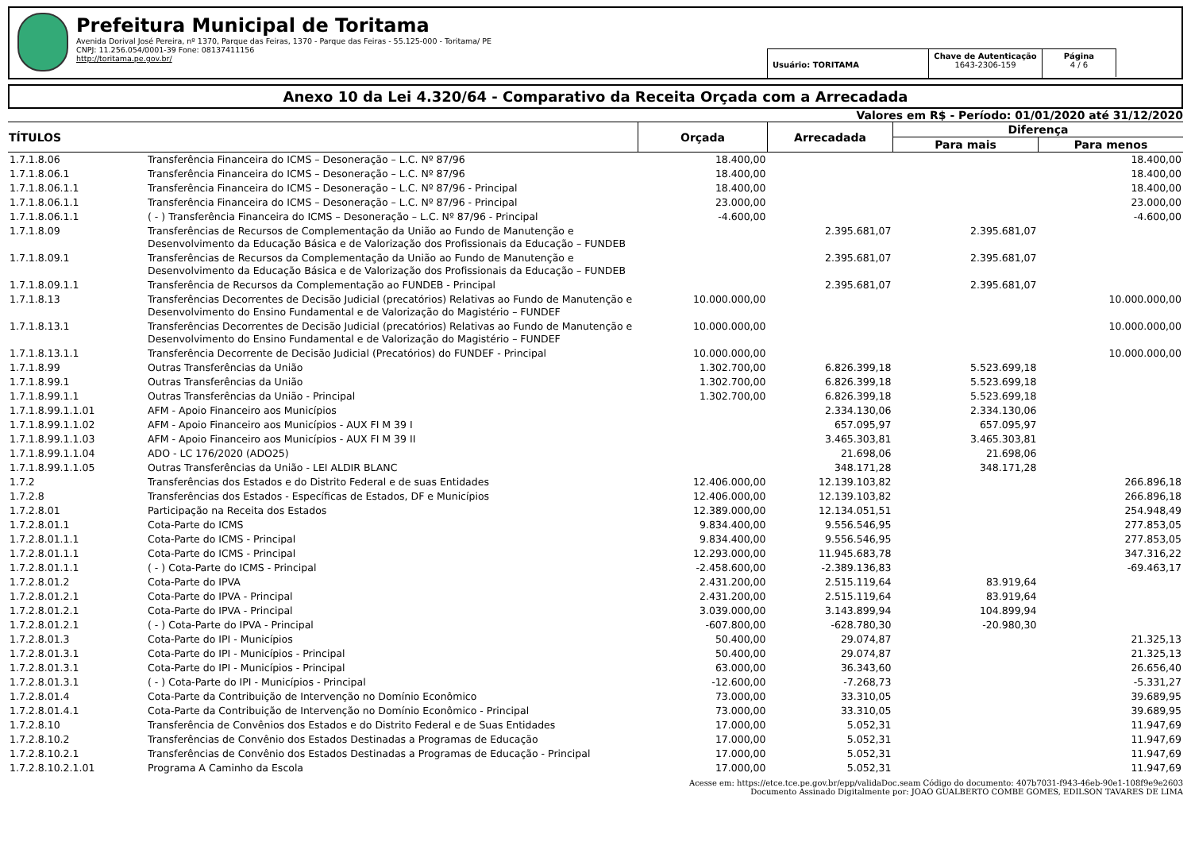Prefeitura Municipal de Toritama
Avenida Dorival José Pereira, nº 1370, Parque das Feiras, 1370 - Parque das Feiras - 55.125-000 - Toritama/ PE
CNPJ: 11.256.054/0001-39 Fone: 08137411156
http://toritama.pe.gov.br/
Usuário: TORITAMA Chave de Autenticação
1643-2306-159
Página
4 / 6
Anexo 10 da Lei 4.320/64 - Comparativo da Receita Orçada com a Arrecadada
Valores em R$ - Período: 01/01/2020 até 31/12/2020
| TÍTULOS | | Orçada | Arrecadada | Diferença | |
| --- | --- | --- | --- | --- | --- |
| | | | | Para mais | Para menos |
| 1.7.1.8.06 | Transferência Financeira do ICMS – Desoneração – L.C. Nº 87/96 | 18.400,00 | | | 18.400,00 |
| 1.7.1.8.06.1 | Transferência Financeira do ICMS – Desoneração – L.C. Nº 87/96 | 18.400,00 | | | 18.400,00 |
| 1.7.1.8.06.1.1 | Transferência Financeira do ICMS – Desoneração – L.C. Nº 87/96 - Principal | 18.400,00 | | | 18.400,00 |
| 1.7.1.8.06.1.1 | Transferência Financeira do ICMS – Desoneração – L.C. Nº 87/96 - Principal | 23.000,00 | | | 23.000,00 |
| 1.7.1.8.06.1.1 | ( - ) Transferência Financeira do ICMS – Desoneração – L.C. Nº 87/96 - Principal | -4.600,00 | | | -4.600,00 |
| 1.7.1.8.09 | Transferências de Recursos de Complementação da União ao Fundo de Manutenção e Desenvolvimento da Educação Básica e de Valorização dos Profissionais da Educação – FUNDEB | | 2.395.681,07 | 2.395.681,07 | |
| 1.7.1.8.09.1 | Transferências de Recursos da Complementação da União ao Fundo de Manutenção e Desenvolvimento da Educação Básica e de Valorização dos Profissionais da Educação – FUNDEB | | 2.395.681,07 | 2.395.681,07 | |
| 1.7.1.8.09.1.1 | Transferência de Recursos da Complementação ao FUNDEB - Principal | | 2.395.681,07 | 2.395.681,07 | |
| 1.7.1.8.13 | Transferências Decorrentes de Decisão Judicial (precatórios) Relativas ao Fundo de Manutenção e Desenvolvimento do Ensino Fundamental e de Valorização do Magistério – FUNDEF | 10.000.000,00 | | | 10.000.000,00 |
| 1.7.1.8.13.1 | Transferências Decorrentes de Decisão Judicial (precatórios) Relativas ao Fundo de Manutenção e Desenvolvimento do Ensino Fundamental e de Valorização do Magistério – FUNDEF | 10.000.000,00 | | | 10.000.000,00 |
| 1.7.1.8.13.1.1 | Transferência Decorrente de Decisão Judicial (Precatórios) do FUNDEF - Principal | 10.000.000,00 | | | 10.000.000,00 |
| 1.7.1.8.99 | Outras Transferências da União | 1.302.700,00 | 6.826.399,18 | 5.523.699,18 | |
| 1.7.1.8.99.1 | Outras Transferências da União | 1.302.700,00 | 6.826.399,18 | 5.523.699,18 | |
| 1.7.1.8.99.1.1 | Outras Transferências da União - Principal | 1.302.700,00 | 6.826.399,18 | 5.523.699,18 | |
| 1.7.1.8.99.1.1.01 | AFM - Apoio Financeiro aos Municípios | | 2.334.130,06 | 2.334.130,06 | |
| 1.7.1.8.99.1.1.02 | AFM - Apoio Financeiro aos Municípios - AUX FI M 39 I | | 657.095,97 | 657.095,97 | |
| 1.7.1.8.99.1.1.03 | AFM - Apoio Financeiro aos Municípios - AUX FI M 39 II | | 3.465.303,81 | 3.465.303,81 | |
| 1.7.1.8.99.1.1.04 | ADO - LC 176/2020 (ADO25) | | 21.698,06 | 21.698,06 | |
| 1.7.1.8.99.1.1.05 | Outras Transferências da União - LEI ALDIR BLANC | | 348.171,28 | 348.171,28 | |
| 1.7.2 | Transferências dos Estados e do Distrito Federal e de suas Entidades | 12.406.000,00 | 12.139.103,82 | | 266.896,18 |
| 1.7.2.8 | Transferências dos Estados - Específicas de Estados, DF e Municípios | 12.406.000,00 | 12.139.103,82 | | 266.896,18 |
| 1.7.2.8.01 | Participação na Receita dos Estados | 12.389.000,00 | 12.134.051,51 | | 254.948,49 |
| 1.7.2.8.01.1 | Cota-Parte do ICMS | 9.834.400,00 | 9.556.546,95 | | 277.853,05 |
| 1.7.2.8.01.1.1 | Cota-Parte do ICMS - Principal | 9.834.400,00 | 9.556.546,95 | | 277.853,05 |
| 1.7.2.8.01.1.1 | Cota-Parte do ICMS - Principal | 12.293.000,00 | 11.945.683,78 | | 347.316,22 |
| 1.7.2.8.01.1.1 | ( - ) Cota-Parte do ICMS - Principal | -2.458.600,00 | -2.389.136,83 | | -69.463,17 |
| 1.7.2.8.01.2 | Cota-Parte do IPVA | 2.431.200,00 | 2.515.119,64 | 83.919,64 | |
| 1.7.2.8.01.2.1 | Cota-Parte do IPVA - Principal | 2.431.200,00 | 2.515.119,64 | 83.919,64 | |
| 1.7.2.8.01.2.1 | Cota-Parte do IPVA - Principal | 3.039.000,00 | 3.143.899,94 | 104.899,94 | |
| 1.7.2.8.01.2.1 | ( - ) Cota-Parte do IPVA - Principal | -607.800,00 | -628.780,30 | -20.980,30 | |
| 1.7.2.8.01.3 | Cota-Parte do IPI - Municípios | 50.400,00 | 29.074,87 | | 21.325,13 |
| 1.7.2.8.01.3.1 | Cota-Parte do IPI - Municípios - Principal | 50.400,00 | 29.074,87 | | 21.325,13 |
| 1.7.2.8.01.3.1 | Cota-Parte do IPI - Municípios - Principal | 63.000,00 | 36.343,60 | | 26.656,40 |
| 1.7.2.8.01.3.1 | ( - ) Cota-Parte do IPI - Municípios - Principal | -12.600,00 | -7.268,73 | | -5.331,27 |
| 1.7.2.8.01.4 | Cota-Parte da Contribuição de Intervenção no Domínio Econômico | 73.000,00 | 33.310,05 | | 39.689,95 |
| 1.7.2.8.01.4.1 | Cota-Parte da Contribuição de Intervenção no Domínio Econômico - Principal | 73.000,00 | 33.310,05 | | 39.689,95 |
| 1.7.2.8.10 | Transferência de Convênios dos Estados e do Distrito Federal e de Suas Entidades | 17.000,00 | 5.052,31 | | 11.947,69 |
| 1.7.2.8.10.2 | Transferências de Convênio dos Estados Destinadas a Programas de Educação | 17.000,00 | 5.052,31 | | 11.947,69 |
| 1.7.2.8.10.2.1 | Transferências de Convênio dos Estados Destinadas a Programas de Educação - Principal | 17.000,00 | 5.052,31 | | 11.947,69 |
| 1.7.2.8.10.2.1.01 | Programa A Caminho da Escola | 17.000,00 | 5.052,31 | | 11.947,69 |
Acesse em: https://etce.tce.pe.gov.br/epp/validaDoc.seam Código do documento: 407b7031-f943-46eb-90e1-108f9e9e2603
Documento Assinado Digitalmente por: JOAO GUALBERTO COMBE GOMES, EDILSON TAVARES DE LIMA